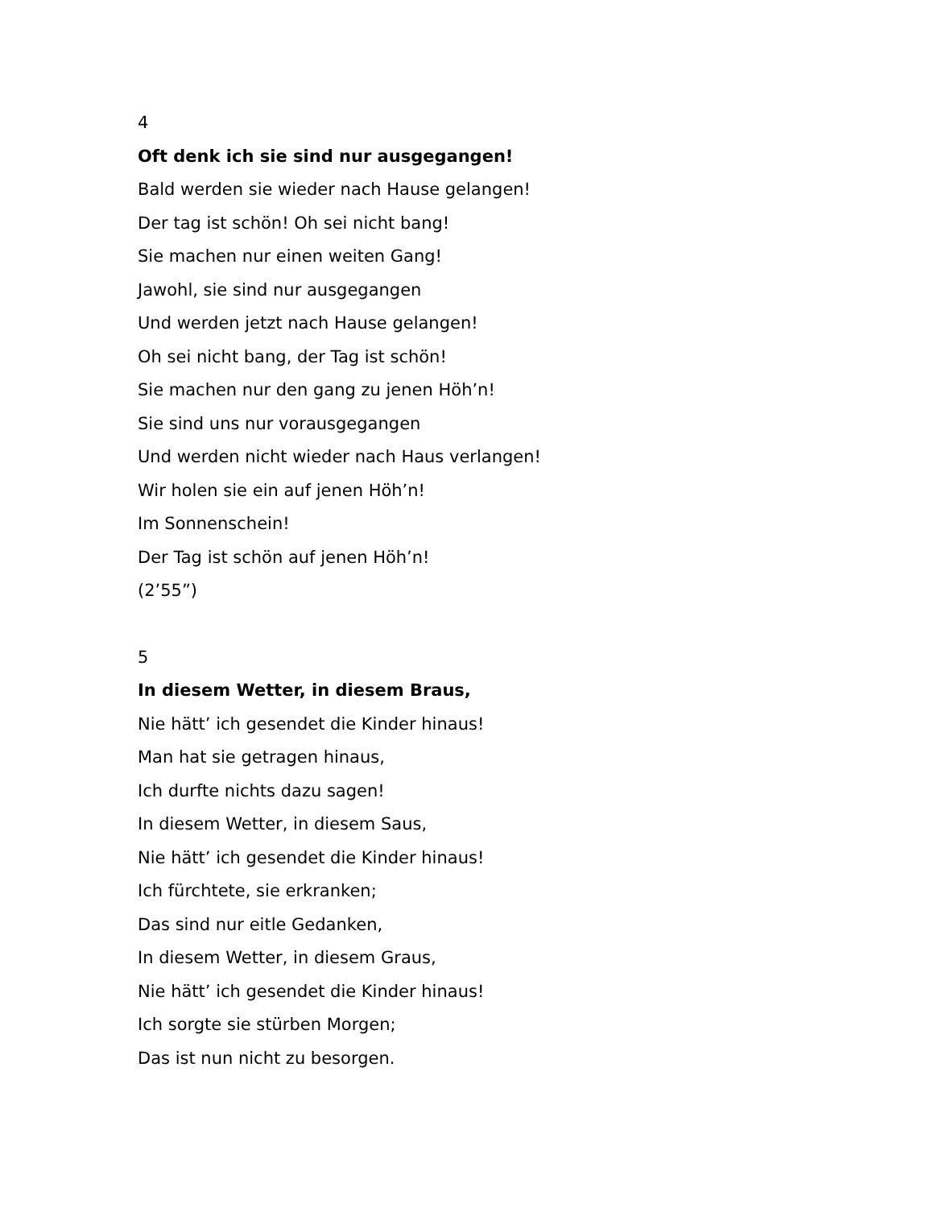4
Oft denk ich sie sind nur ausgegangen!
Bald werden sie wieder nach Hause gelangen!
Der tag ist schön! Oh sei nicht bang!
Sie machen nur einen weiten Gang!
Jawohl, sie sind nur ausgegangen
Und werden jetzt nach Hause gelangen!
Oh sei nicht bang, der Tag ist schön!
Sie machen nur den gang zu jenen Höh’n!
Sie sind uns nur vorausgegangen
Und werden nicht wieder nach Haus verlangen!
Wir holen sie ein auf jenen Höh’n!
Im Sonnenschein!
Der Tag ist schön auf jenen Höh’n!
(2’55”)
5
In diesem Wetter, in diesem Braus,
Nie hätt’ ich gesendet die Kinder hinaus!
Man hat sie getragen hinaus,
Ich durfte nichts dazu sagen!
In diesem Wetter, in diesem Saus,
Nie hätt’ ich gesendet die Kinder hinaus!
Ich fürchtete, sie erkranken;
Das sind nur eitle Gedanken,
In diesem Wetter, in diesem Graus,
Nie hätt’ ich gesendet die Kinder hinaus!
Ich sorgte sie stürben Morgen;
Das ist nun nicht zu besorgen.